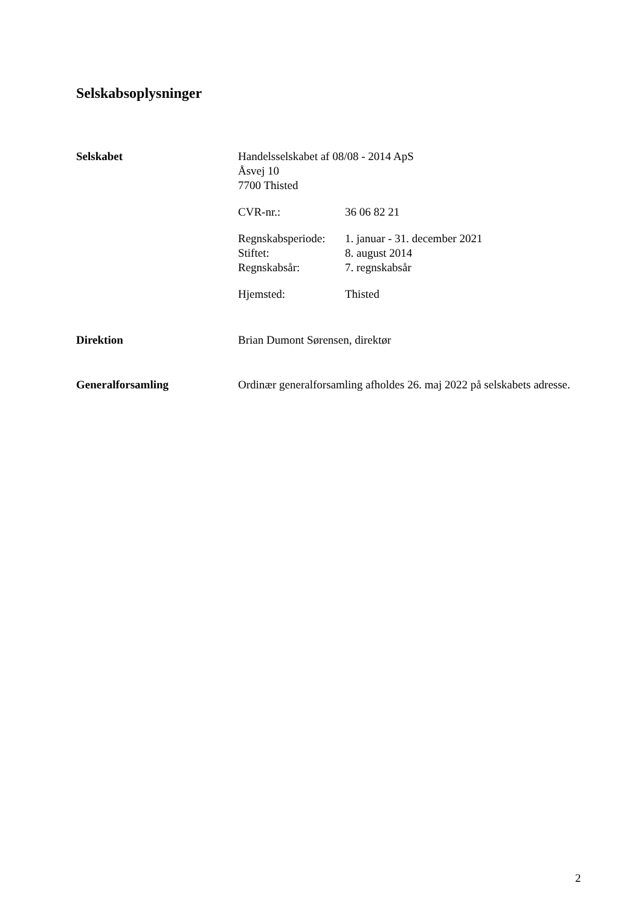Selskabsoplysninger
Selskabet Handelsselskabet af 08/08 - 2014 ApS
Åsvej 10
7700 Thisted
CVR-nr.: 36 06 82 21
Regnskabsperiode:
1. januar - 31. december 2021
Stiftet: 8. august 2014
Regnskabsår: 7. regnskabsår
Hjemsted: Thisted
Direktion Brian Dumont Sørensen, direktør
Generalforsamling Ordinær generalforsamling afholdes 26. maj 2022 på selskabets adresse.
2